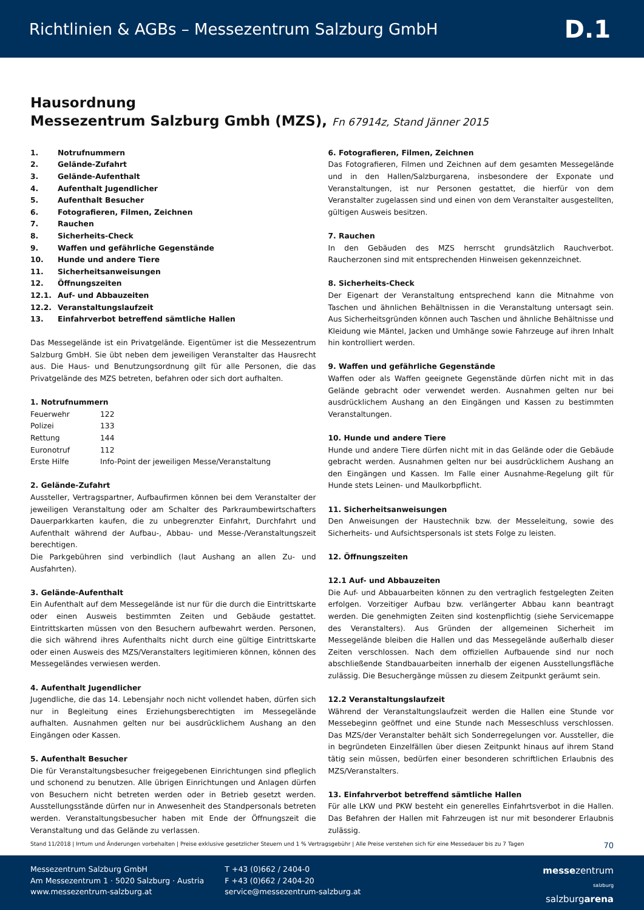Richtlinien & AGBs – Messezentrum Salzburg GmbH D.1
Hausordnung
Messezentrum Salzburg Gmbh (MZS), Fn 67914z, Stand Jänner 2015
| 1. | Notrufnummern |
| 2. | Gelände-Zufahrt |
| 3. | Gelände-Aufenthalt |
| 4. | Aufenthalt Jugendlicher |
| 5. | Aufenthalt Besucher |
| 6. | Fotografieren, Filmen, Zeichnen |
| 7. | Rauchen |
| 8. | Sicherheits-Check |
| 9. | Waffen und gefährliche Gegenstände |
| 10. | Hunde und andere Tiere |
| 11. | Sicherheitsanweisungen |
| 12. | Öffnungszeiten |
| 12.1. | Auf- und Abbauzeiten |
| 12.2. | Veranstaltungslaufzeit |
| 13. | Einfahrverbot betreffend sämtliche Hallen |
Das Messegelände ist ein Privatgelände. Eigentümer ist die Messezentrum Salzburg GmbH. Sie übt neben dem jeweiligen Veranstalter das Hausrecht aus. Die Haus- und Benutzungsordnung gilt für alle Personen, die das Privatgelände des MZS betreten, befahren oder sich dort aufhalten.
1. Notrufnummern
| Feuerwehr | 122 |
| Polizei | 133 |
| Rettung | 144 |
| Euronotruf | 112 |
| Erste Hilfe | Info-Point der jeweiligen Messe/Veranstaltung |
2. Gelände-Zufahrt
Aussteller, Vertragspartner, Aufbaufirmen können bei dem Veranstalter der jeweiligen Veranstaltung oder am Schalter des Parkraumbewirtschafters Dauerparkkarten kaufen, die zu unbegrenzter Einfahrt, Durchfahrt und Aufenthalt während der Aufbau-, Abbau- und Messe-/Veranstaltungszeit berechtigen.
Die Parkgebühren sind verbindlich (laut Aushang an allen Zu- und Ausfahrten).
3. Gelände-Aufenthalt
Ein Aufenthalt auf dem Messegelände ist nur für die durch die Eintrittskarte oder einen Ausweis bestimmten Zeiten und Gebäude gestattet. Eintrittskarten müssen von den Besuchern aufbewahrt werden. Personen, die sich während ihres Aufenthalts nicht durch eine gültige Eintrittskarte oder einen Ausweis des MZS/Veranstalters legitimieren können, können des Messegeländes verwiesen werden.
4. Aufenthalt Jugendlicher
Jugendliche, die das 14. Lebensjahr noch nicht vollendet haben, dürfen sich nur in Begleitung eines Erziehungsberechtigten im Messegelände aufhalten. Ausnahmen gelten nur bei ausdrücklichem Aushang an den Eingängen oder Kassen.
5. Aufenthalt Besucher
Die für Veranstaltungsbesucher freigegebenen Einrichtungen sind pfleglich und schonend zu benutzen. Alle übrigen Einrichtungen und Anlagen dürfen von Besuchern nicht betreten werden oder in Betrieb gesetzt werden. Ausstellungsstände dürfen nur in Anwesenheit des Standpersonals betreten werden. Veranstaltungsbesucher haben mit Ende der Öffnungszeit die Veranstaltung und das Gelände zu verlassen.
6. Fotografieren, Filmen, Zeichnen
Das Fotografieren, Filmen und Zeichnen auf dem gesamten Messegelände und in den Hallen/Salzburgarena, insbesondere der Exponate und Veranstaltungen, ist nur Personen gestattet, die hierfür von dem Veranstalter zugelassen sind und einen von dem Veranstalter ausgestellten, gültigen Ausweis besitzen.
7. Rauchen
In den Gebäuden des MZS herrscht grundsätzlich Rauchverbot. Raucherzonen sind mit entsprechenden Hinweisen gekennzeichnet.
8. Sicherheits-Check
Der Eigenart der Veranstaltung entsprechend kann die Mitnahme von Taschen und ähnlichen Behältnissen in die Veranstaltung untersagt sein. Aus Sicherheitsgründen können auch Taschen und ähnliche Behältnisse und Kleidung wie Mäntel, Jacken und Umhänge sowie Fahrzeuge auf ihren Inhalt hin kontrolliert werden.
9. Waffen und gefährliche Gegenstände
Waffen oder als Waffen geeignete Gegenstände dürfen nicht mit in das Gelände gebracht oder verwendet werden. Ausnahmen gelten nur bei ausdrücklichem Aushang an den Eingängen und Kassen zu bestimmten Veranstaltungen.
10. Hunde und andere Tiere
Hunde und andere Tiere dürfen nicht mit in das Gelände oder die Gebäude gebracht werden. Ausnahmen gelten nur bei ausdrücklichem Aushang an den Eingängen und Kassen. Im Falle einer Ausnahme-Regelung gilt für Hunde stets Leinen- und Maulkorbpflicht.
11. Sicherheitsanweisungen
Den Anweisungen der Haustechnik bzw. der Messeleitung, sowie des Sicherheits- und Aufsichtspersonals ist stets Folge zu leisten.
12. Öffnungszeiten
12.1 Auf- und Abbauzeiten
Die Auf- und Abbauarbeiten können zu den vertraglich festgelegten Zeiten erfolgen. Vorzeitiger Aufbau bzw. verlängerter Abbau kann beantragt werden. Die genehmigten Zeiten sind kostenpflichtig (siehe Servicemappe des Veranstalters). Aus Gründen der allgemeinen Sicherheit im Messegelände bleiben die Hallen und das Messegelände außerhalb dieser Zeiten verschlossen. Nach dem offiziellen Aufbauende sind nur noch abschließende Standbauarbeiten innerhalb der eigenen Ausstellungsfläche zulässig. Die Besuchergänge müssen zu diesem Zeitpunkt geräumt sein.
12.2 Veranstaltungslaufzeit
Während der Veranstaltungslaufzeit werden die Hallen eine Stunde vor Messebeginn geöffnet und eine Stunde nach Messeschluss verschlossen. Das MZS/der Veranstalter behält sich Sonderregelungen vor. Aussteller, die in begründeten Einzelfällen über diesen Zeitpunkt hinaus auf ihrem Stand tätig sein müssen, bedürfen einer besonderen schriftlichen Erlaubnis des MZS/Veranstalters.
13. Einfahrverbot betreffend sämtliche Hallen
Für alle LKW und PKW besteht ein generelles Einfahrtsverbot in die Hallen. Das Befahren der Hallen mit Fahrzeugen ist nur mit besonderer Erlaubnis zulässig.
Stand 11/2018 | Irrtum und Änderungen vorbehalten | Preise exklusive gesetzlicher Steuern und 1 % Vertragsgebühr | Alle Preise verstehen sich für eine Messedauer bis zu 7 Tagen 70
Messezentrum Salzburg GmbH
Am Messezentrum 1 · 5020 Salzburg · Austria
www.messezentrum-salzburg.at
T +43 (0)662 / 2404-0
F +43 (0)662 / 2404-20
service@messezentrum-salzburg.at
messezentrum
salzburg
salzburgarena